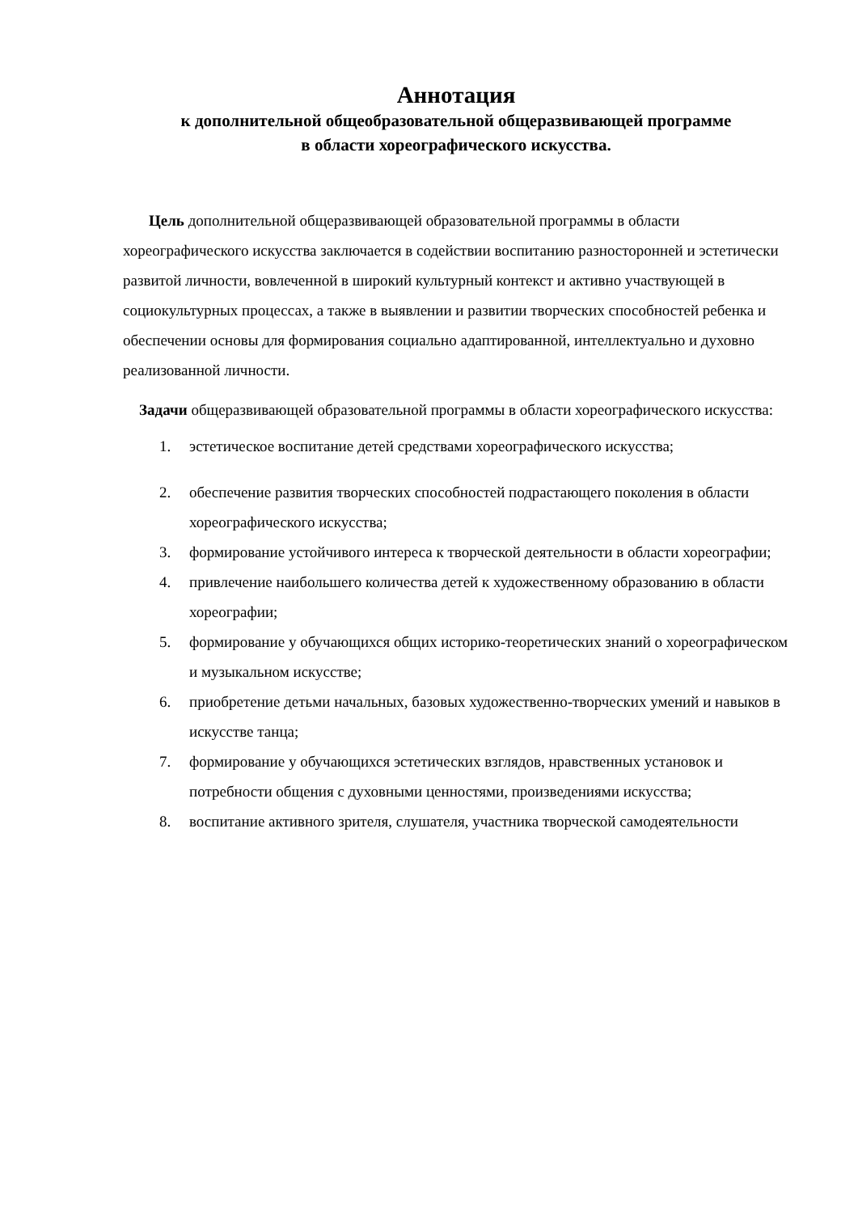Аннотация
к дополнительной общеобразовательной общеразвивающей программе
в области хореографического искусства.
Цель дополнительной общеразвивающей образовательной программы в области хореографического искусства заключается в содействии воспитанию разносторонней и эстетически развитой личности, вовлеченной в широкий культурный контекст и активно участвующей в социокультурных процессах, а также в выявлении и развитии творческих способностей ребенка и обеспечении основы для формирования социально адаптированной, интеллектуально и духовно реализованной личности.
Задачи общеразвивающей образовательной программы в области хореографического искусства:
1. эстетическое воспитание детей средствами хореографического искусства;
2. обеспечение развития творческих способностей подрастающего поколения в области хореографического искусства;
3. формирование устойчивого интереса к творческой деятельности в области хореографии;
4. привлечение наибольшего количества детей к художественному образованию в области хореографии;
5. формирование у обучающихся общих историко-теоретических знаний о хореографическом и музыкальном искусстве;
6. приобретение детьми начальных, базовых художественно-творческих умений и навыков в искусстве танца;
7. формирование у обучающихся эстетических взглядов, нравственных установок и потребности общения с духовными ценностями, произведениями искусства;
8. воспитание активного зрителя, слушателя, участника творческой самодеятельности